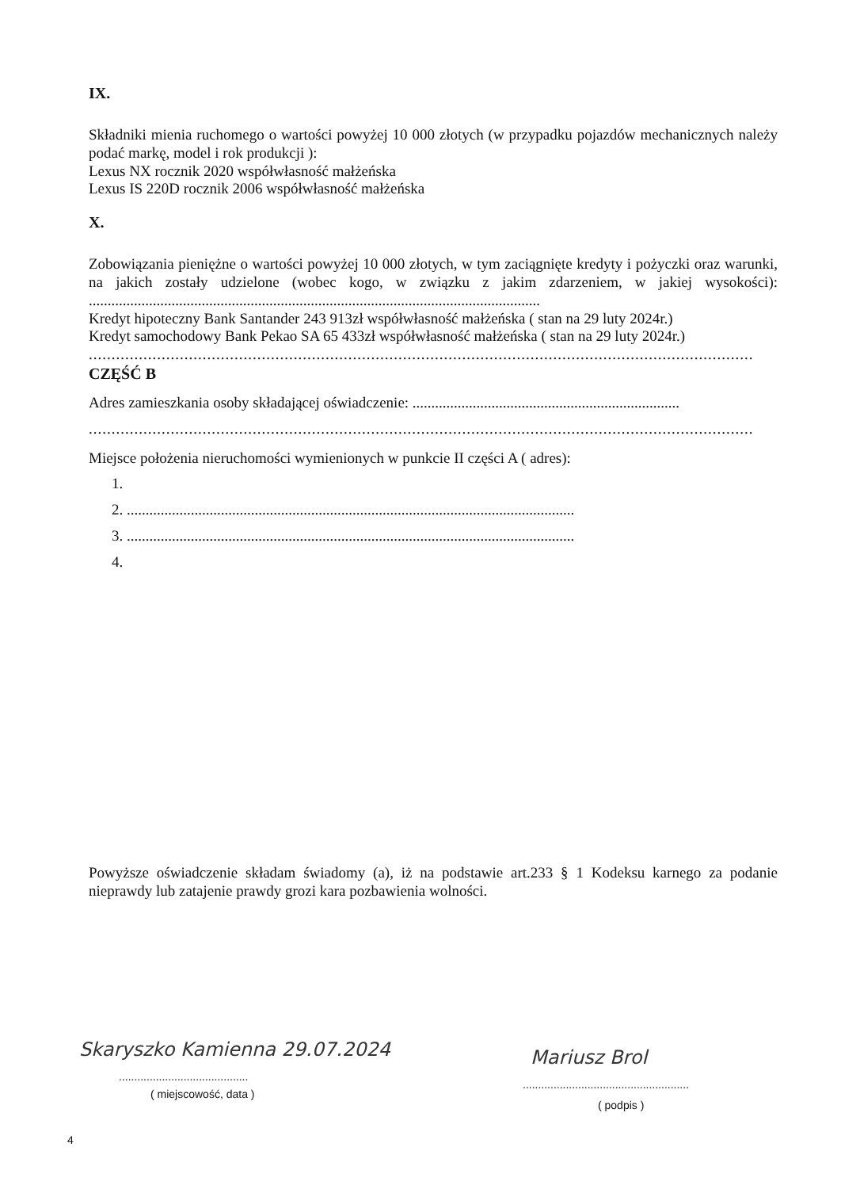IX.
Składniki mienia ruchomego o wartości powyżej 10 000 złotych (w przypadku pojazdów mechanicznych należy podać markę, model i rok produkcji ):
Lexus NX rocznik 2020 współwłasność małżeńska
Lexus IS 220D rocznik 2006 współwłasność małżeńska
X.
Zobowiązania pieniężne o wartości powyżej 10 000 złotych, w tym zaciągnięte kredyty i pożyczki oraz warunki, na jakich zostały udzielone (wobec kogo, w związku z jakim zdarzeniem, w jakiej wysokości): ........................................................................................................................
Kredyt hipoteczny Bank Santander 243 913zł współwłasność małżeńska ( stan na 29 luty 2024r.)
Kredyt samochodowy Bank Pekao SA 65 433zł współwłasność małżeńska ( stan na 29 luty 2024r.)
..................................................................................................................................................
CZĘŚĆ B
Adres zamieszkania osoby składającej oświadczenie: .......................................................................
..................................................................................................................................................
Miejsce położenia nieruchomości wymienionych w punkcie II części A ( adres):
2. .......................................................................................................................
3. .......................................................................................................................
Powyższe oświadczenie składam świadomy (a), iż na podstawie art.233 § 1 Kodeksu karnego za podanie nieprawdy lub zatajenie prawdy grozi kara pozbawienia wolności.
Skaryszko Kamienna 29.07.2024
..........................................
( miejscowość, data )
Mariusz Brol
......................................................
( podpis )
4